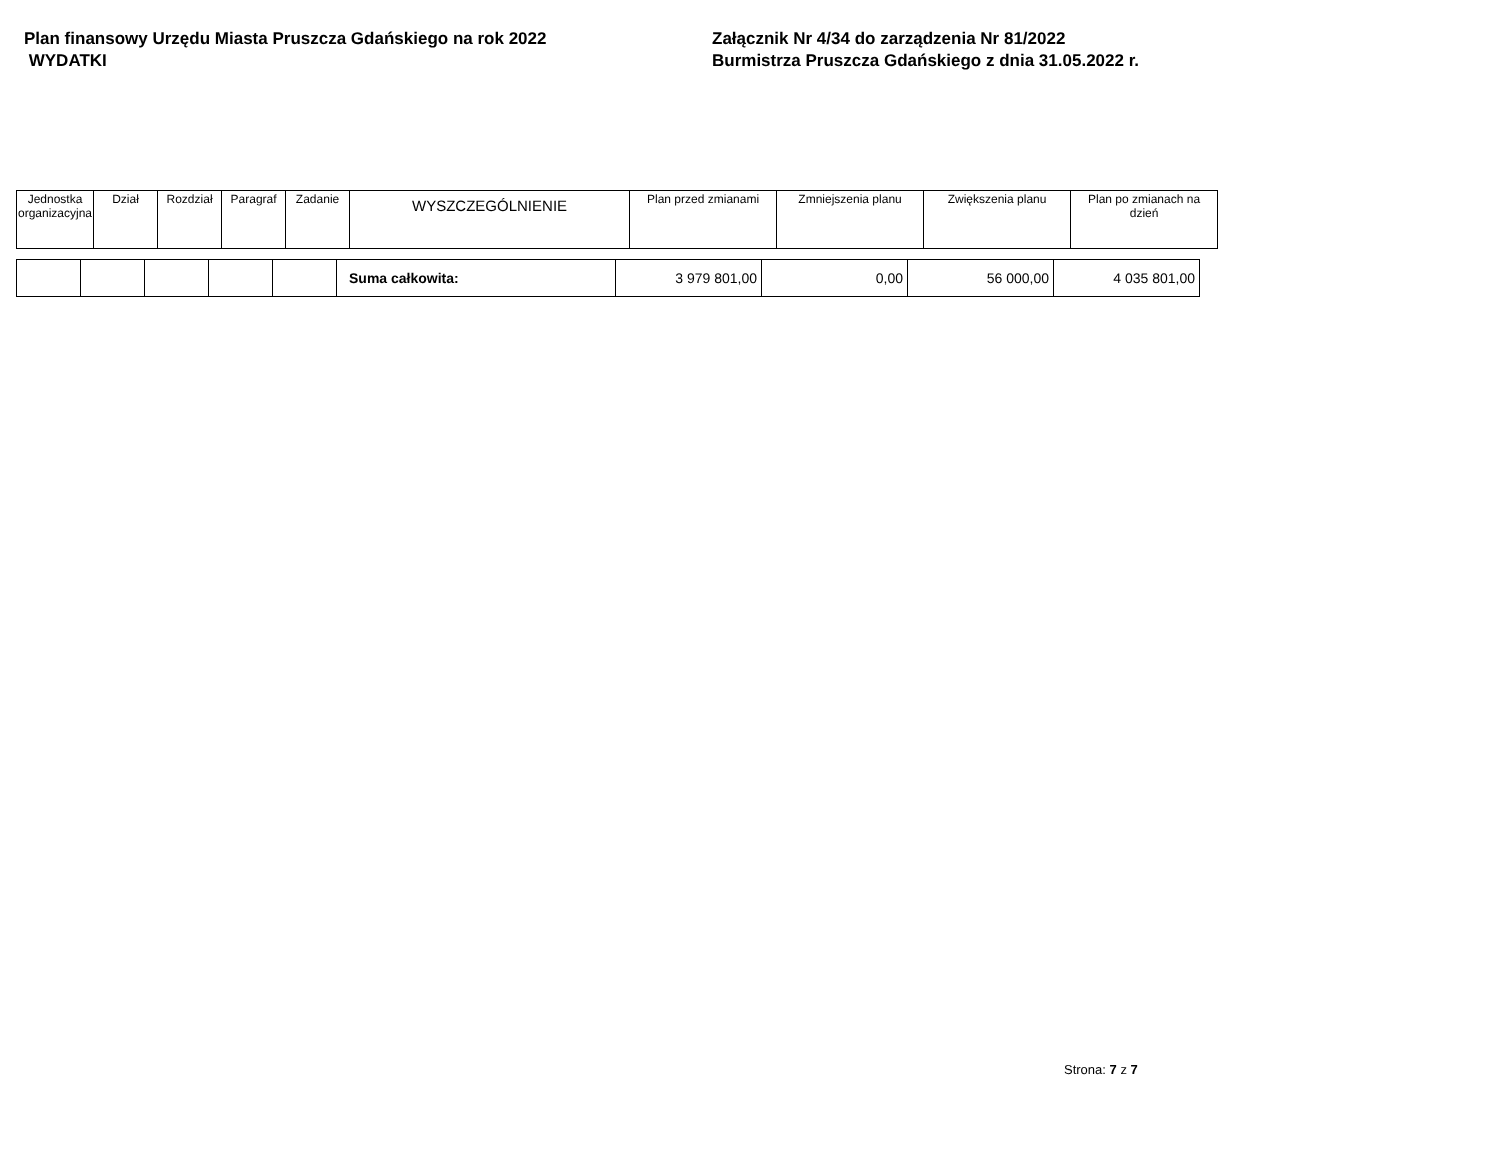Plan finansowy Urzędu Miasta Pruszcza Gdańskiego na rok 2022
WYDATKI
Załącznik Nr 4/34 do zarządzenia Nr 81/2022
Burmistrza Pruszcza Gdańskiego z dnia 31.05.2022 r.
| Jednostka organizacyjna | Dział | Rozdział | Paragraf | Zadanie | WYSZCZEGÓLNIENIE | Plan przed zmianami | Zmniejszenia planu | Zwiększenia planu | Plan po zmianach na dzień |
| --- | --- | --- | --- | --- | --- | --- | --- | --- | --- |
| | | | | | Suma całkowita: | 3 979 801,00 | 0,00 | 56 000,00 | 4 035 801,00 |
Strona: 7 z 7